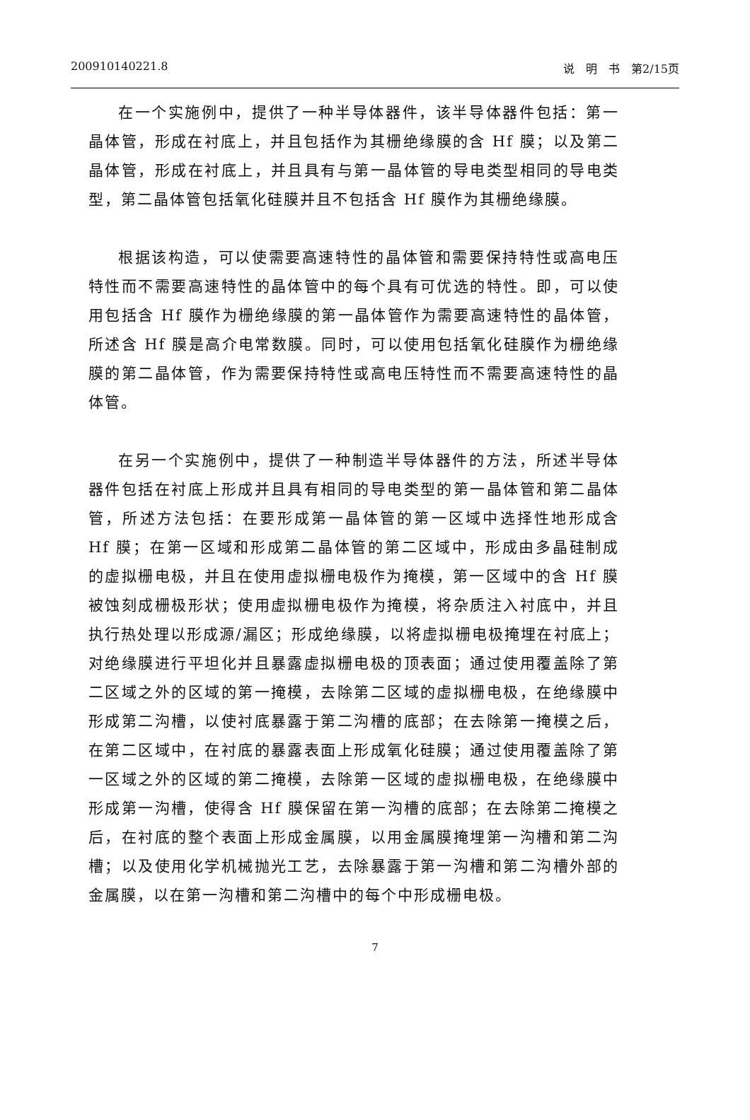200910140221.8 说　明　书　第2/15页
在一个实施例中，提供了一种半导体器件，该半导体器件包括：第一晶体管，形成在衬底上，并且包括作为其栅绝缘膜的含 Hf 膜；以及第二晶体管，形成在衬底上，并且具有与第一晶体管的导电类型相同的导电类型，第二晶体管包括氧化硅膜并且不包括含 Hf 膜作为其栅绝缘膜。
根据该构造，可以使需要高速特性的晶体管和需要保持特性或高电压特性而不需要高速特性的晶体管中的每个具有可优选的特性。即，可以使用包括含 Hf 膜作为栅绝缘膜的第一晶体管作为需要高速特性的晶体管，所述含 Hf 膜是高介电常数膜。同时，可以使用包括氧化硅膜作为栅绝缘膜的第二晶体管，作为需要保持特性或高电压特性而不需要高速特性的晶体管。
在另一个实施例中，提供了一种制造半导体器件的方法，所述半导体器件包括在衬底上形成并且具有相同的导电类型的第一晶体管和第二晶体管，所述方法包括：在要形成第一晶体管的第一区域中选择性地形成含 Hf 膜；在第一区域和形成第二晶体管的第二区域中，形成由多晶硅制成的虚拟栅电极，并且在使用虚拟栅电极作为掩模，第一区域中的含 Hf 膜被蚀刻成栅极形状；使用虚拟栅电极作为掩模，将杂质注入衬底中，并且执行热处理以形成源/漏区；形成绝缘膜，以将虚拟栅电极掩埋在衬底上；对绝缘膜进行平坦化并且暴露虚拟栅电极的顶表面；通过使用覆盖除了第二区域之外的区域的第一掩模，去除第二区域的虚拟栅电极，在绝缘膜中形成第二沟槽，以使衬底暴露于第二沟槽的底部；在去除第一掩模之后，在第二区域中，在衬底的暴露表面上形成氧化硅膜；通过使用覆盖除了第一区域之外的区域的第二掩模，去除第一区域的虚拟栅电极，在绝缘膜中形成第一沟槽，使得含 Hf 膜保留在第一沟槽的底部；在去除第二掩模之后，在衬底的整个表面上形成金属膜，以用金属膜掩埋第一沟槽和第二沟槽；以及使用化学机械抛光工艺，去除暴露于第一沟槽和第二沟槽外部的金属膜，以在第一沟槽和第二沟槽中的每个中形成栅电极。
7